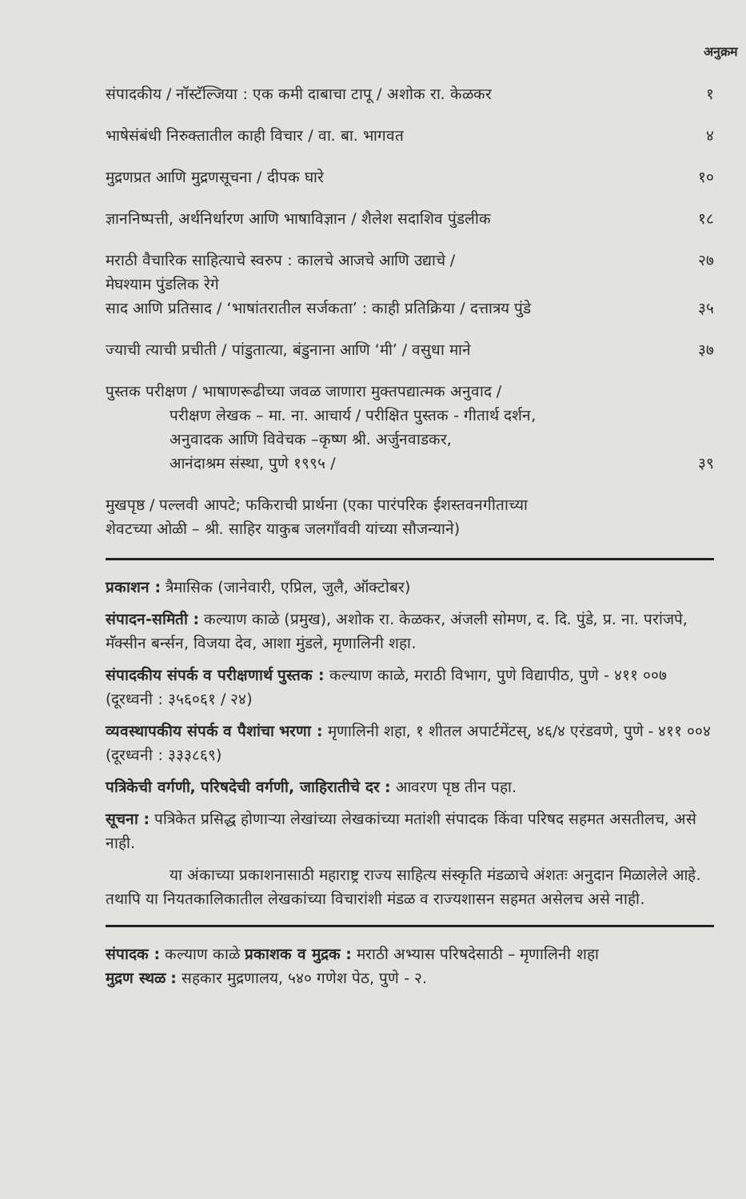अनुक्रम
संपादकीय / नॉस्टॅल्जिया : एक कमी दाबाचा टापू / अशोक रा. केळकर
१
भाषेसंबंधी निरुक्तातील काही विचार / वा. बा. भागवत
४
मुद्रणप्रत आणि मुद्रणसूचना / दीपक घारे
१०
ज्ञाननिष्पत्ती, अर्थनिर्धारण आणि भाषाविज्ञान / शैलेश सदाशिव पुंडलीक
१८
मराठी वैचारिक साहित्याचे स्वरुप : कालचे आजचे आणि उद्याचे /
मेघश्याम पुंडलिक रेगे
२७
साद आणि प्रतिसाद / ‘भाषांतरातील सर्जकता’ : काही प्रतिक्रिया / दत्तात्रय पुंडे
३५
ज्याची त्याची प्रचीती / पांडुतात्या, बंडुनाना आणि ‘मी’ / वसुधा माने
३७
पुस्तक परीक्षण / भाषाणरूढीच्या जवळ जाणारा मुक्तपद्यात्मक अनुवाद /
परीक्षण लेखक – मा. ना. आचार्य / परीक्षित पुस्तक - गीतार्थ दर्शन,
अनुवादक आणि विवेचक –कृष्ण श्री. अर्जुनवाडकर,
आनंदाश्रम संस्था, पुणे १९९५ /
३९
मुखपृष्ठ / पल्लवी आपटे; फकिराची प्रार्थना (एका पारंपरिक ईशस्तवनगीताच्या
शेवटच्या ओळी – श्री. साहिर याकुब जलगाँववी यांच्या सौजन्याने)
प्रकाशन : त्रैमासिक (जानेवारी, एप्रिल, जुलै, ऑक्टोबर)
संपादन-समिती : कल्याण काळे (प्रमुख), अशोक रा. केळकर, अंजली सोमण, द. दि. पुंडे, प्र. ना. परांजपे, मॅक्सीन बर्न्सन, विजया देव, आशा मुंडले, मृणालिनी शहा.
संपादकीय संपर्क व परीक्षणार्थ पुस्तक : कल्याण काळे, मराठी विभाग, पुणे विद्यापीठ, पुणे - ४११ ००७ (दूरध्वनी : ३५६०६१ / २४)
व्यवस्थापकीय संपर्क व पैशांचा भरणा : मृणालिनी शहा, १ शीतल अपार्टमेंटस्, ४६/४ एरंडवणे, पुणे - ४११ ००४ (दूरध्वनी : ३३३८६९)
पत्रिकेची वर्गणी, परिषदेची वर्गणी, जाहिरातीचे दर : आवरण पृष्ठ तीन पहा.
सूचना : पत्रिकेत प्रसिद्ध होणाऱ्या लेखांच्या लेखकांच्या मतांशी संपादक किंवा परिषद सहमत असतीलच, असे नाही.
या अंकाच्या प्रकाशनासाठी महाराष्ट्र राज्य साहित्य संस्कृति मंडळाचे अंशतः अनुदान मिळालेले आहे. तथापि या नियतकालिकातील लेखकांच्या विचारांशी मंडळ व राज्यशासन सहमत असेलच असे नाही.
संपादक : कल्याण काळे प्रकाशक व मुद्रक : मराठी अभ्यास परिषदेसाठी – मृणालिनी शहा
मुद्रण स्थळ : सहकार मुद्रणालय, ५४० गणेश पेठ, पुणे - २.